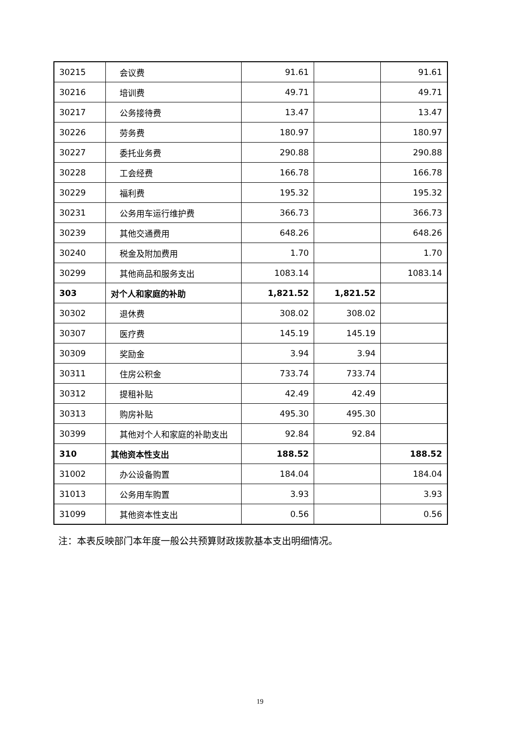| 30215 | 会议费 | 91.61 | | 91.61 |
| 30216 | 培训费 | 49.71 | | 49.71 |
| 30217 | 公务接待费 | 13.47 | | 13.47 |
| 30226 | 劳务费 | 180.97 | | 180.97 |
| 30227 | 委托业务费 | 290.88 | | 290.88 |
| 30228 | 工会经费 | 166.78 | | 166.78 |
| 30229 | 福利费 | 195.32 | | 195.32 |
| 30231 | 公务用车运行维护费 | 366.73 | | 366.73 |
| 30239 | 其他交通费用 | 648.26 | | 648.26 |
| 30240 | 税金及附加费用 | 1.70 | | 1.70 |
| 30299 | 其他商品和服务支出 | 1083.14 | | 1083.14 |
| 303 | 对个人和家庭的补助 | 1,821.52 | 1,821.52 | |
| 30302 | 退休费 | 308.02 | 308.02 | |
| 30307 | 医疗费 | 145.19 | 145.19 | |
| 30309 | 奖励金 | 3.94 | 3.94 | |
| 30311 | 住房公积金 | 733.74 | 733.74 | |
| 30312 | 提租补贴 | 42.49 | 42.49 | |
| 30313 | 购房补贴 | 495.30 | 495.30 | |
| 30399 | 其他对个人和家庭的补助支出 | 92.84 | 92.84 | |
| 310 | 其他资本性支出 | 188.52 | | 188.52 |
| 31002 | 办公设备购置 | 184.04 | | 184.04 |
| 31013 | 公务用车购置 | 3.93 | | 3.93 |
| 31099 | 其他资本性支出 | 0.56 | | 0.56 |
注：本表反映部门本年度一般公共预算财政拨款基本支出明细情况。
19